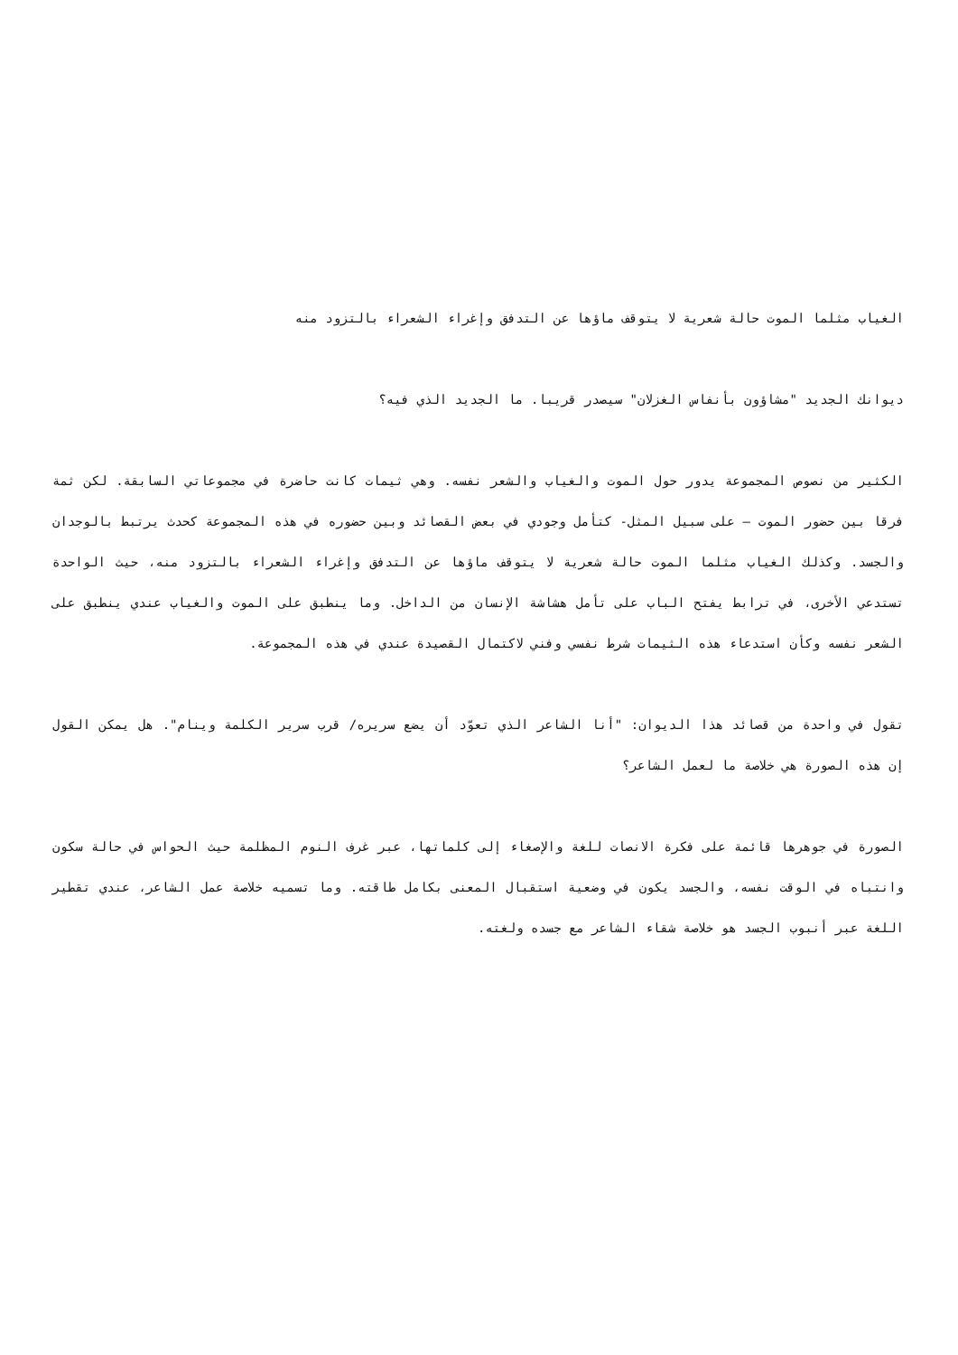الغياب مثلما الموت حالة شعرية لا يتوقف ماؤها عن التدفق وإغراء الشعراء بالتزود منه
ديوانك الجديد "مشاؤون بأنفاس الغزلان" سيصدر قريبا. ما الجديد الذي فيه؟
الكثير من نصوص المجموعة يدور حول الموت والغياب والشعر نفسه. وهي ثيمات كانت حاضرة في مجموعاتي السابقة. لكن ثمة فرقا بين حضور الموت – على سبيل المثل- كتأمل وجودي في بعض القصائد وبين حضوره في هذه المجموعة كحدث يرتبط بالوجدان والجسد. وكذلك الغياب مثلما الموت حالة شعرية لا يتوقف ماؤها عن التدفق وإغراء الشعراء بالتزود منه، حيث الواحدة تستدعي الأخرى، في ترابط يفتح الباب على تأمل هشاشة الإنسان من الداخل. وما ينطبق على الموت والغياب عندي ينطبق على الشعر نفسه وكأن استدعاء هذه الثيمات شرط نفسي وفني لاكتمال القصيدة عندي في هذه المجموعة.
تقول في واحدة من قصائد هذا الديوان: "أنا الشاعر الذي تعوّد أن يضع سريره/ قرب سرير الكلمة وينام". هل يمكن القول إن هذه الصورة هي خلاصة ما لعمل الشاعر؟
الصورة في جوهرها قائمة على فكرة الانصات للغة والإصغاء إلى كلماتها، عبر غرف النوم المظلمة حيث الحواس في حالة سكون وانتباه في الوقت نفسه، والجسد يكون في وضعية استقبال المعنى بكامل طاقته. وما تسميه خلاصة عمل الشاعر، عندي تقطير اللغة عبر أنبوب الجسد هو خلاصة شقاء الشاعر مع جسده ولغته.